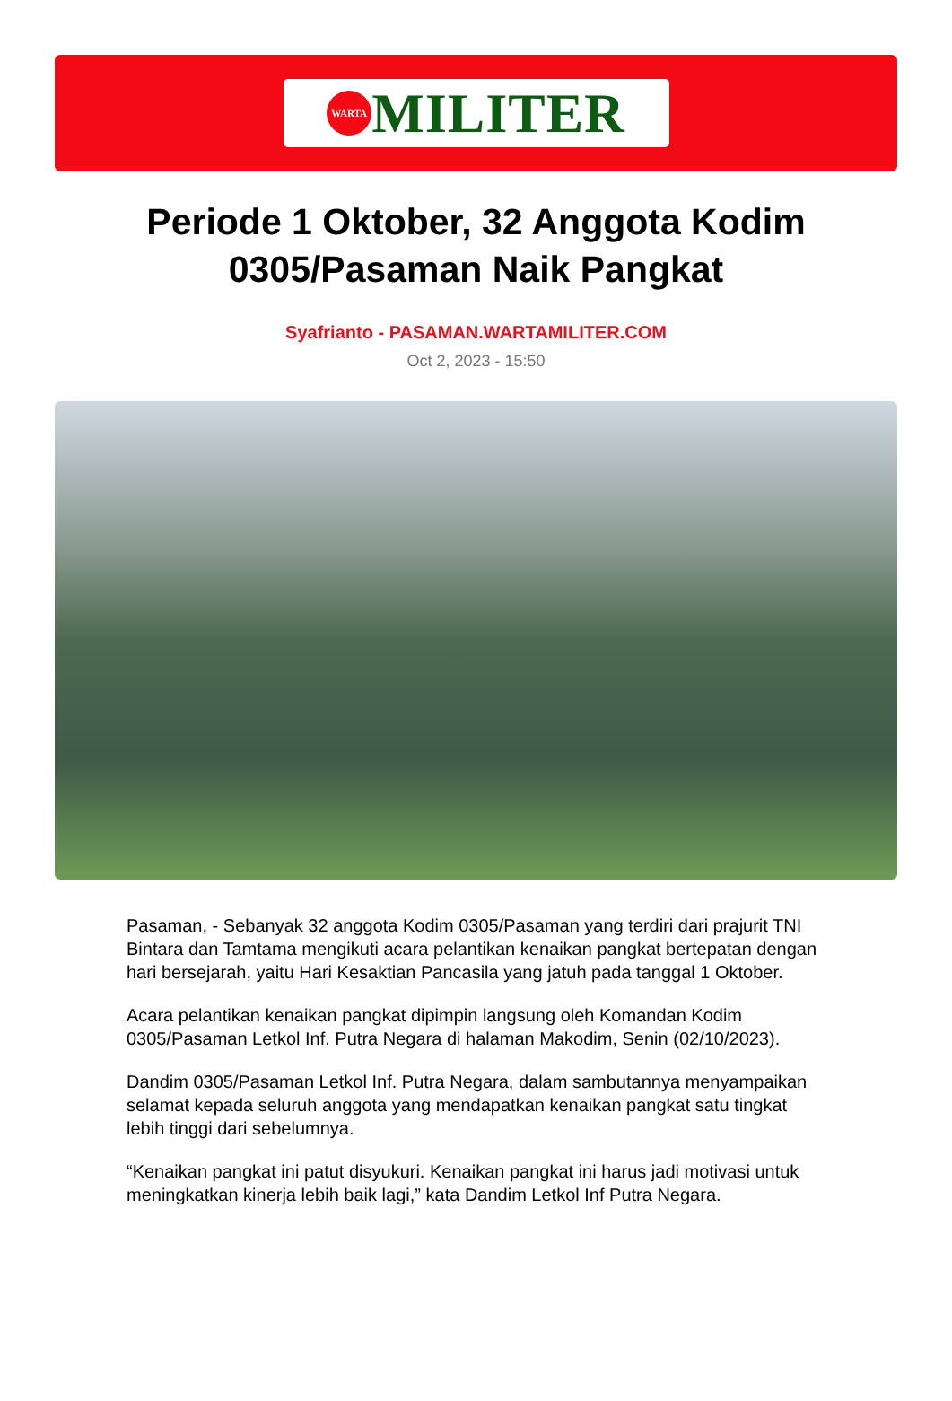WARTA
MILITER
Periode 1 Oktober, 32 Anggota Kodim 0305/Pasaman Naik Pangkat
Syafrianto - PASAMAN.WARTAMILITER.COM
Oct 2, 2023 - 15:50
Pasaman, - Sebanyak 32 anggota Kodim 0305/Pasaman yang terdiri dari prajurit TNI Bintara dan Tamtama mengikuti acara pelantikan kenaikan pangkat bertepatan dengan hari bersejarah, yaitu Hari Kesaktian Pancasila yang jatuh pada tanggal 1 Oktober.
Acara pelantikan kenaikan pangkat dipimpin langsung oleh Komandan Kodim 0305/Pasaman Letkol Inf. Putra Negara di halaman Makodim, Senin (02/10/2023).
Dandim 0305/Pasaman Letkol Inf. Putra Negara, dalam sambutannya menyampaikan selamat kepada seluruh anggota yang mendapatkan kenaikan pangkat satu tingkat lebih tinggi dari sebelumnya.
“Kenaikan pangkat ini patut disyukuri. Kenaikan pangkat ini harus jadi motivasi untuk meningkatkan kinerja lebih baik lagi,” kata Dandim Letkol Inf Putra Negara.